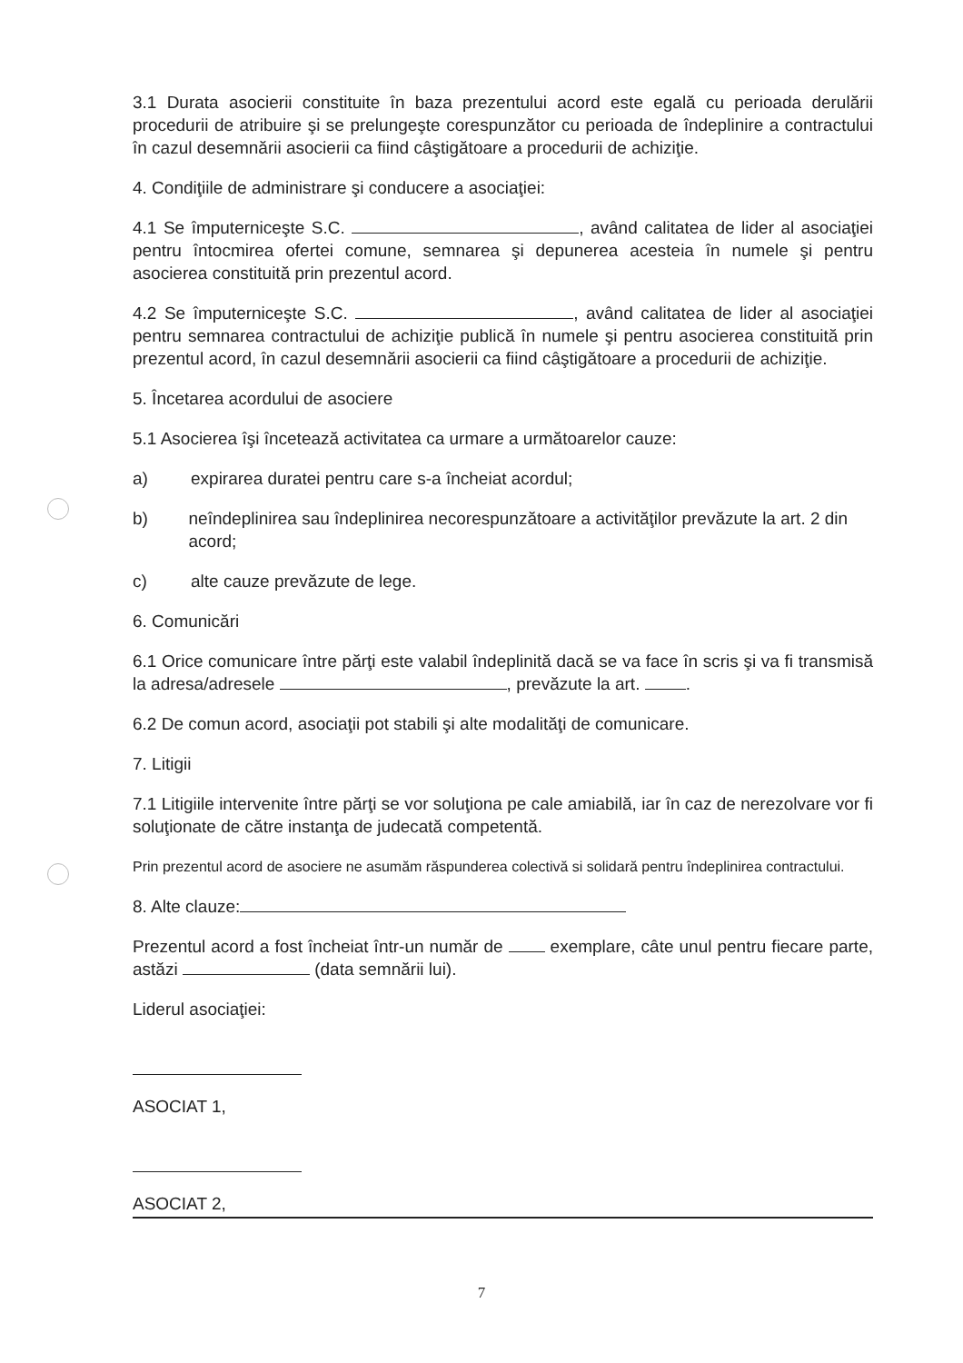3.1 Durata asocierii constituite în baza prezentului acord este egală cu perioada derulării procedurii de atribuire şi se prelungeşte corespunzător cu perioada de îndeplinire a contractului în cazul desemnării asocierii ca fiind câştigătoare a procedurii de achiziţie.
4. Condiţiile de administrare şi conducere a asociaţiei:
4.1 Se împuterniceşte S.C. , având calitatea de lider al asociaţiei pentru întocmirea ofertei comune, semnarea şi depunerea acesteia în numele şi pentru asocierea constituită prin prezentul acord.
4.2 Se împuterniceşte S.C. , având calitatea de lider al asociaţiei pentru semnarea contractului de achiziţie publică în numele şi pentru asocierea constituită prin prezentul acord, în cazul desemnării asocierii ca fiind câştigătoare a procedurii de achiziţie.
5. Încetarea acordului de asociere
5.1 Asocierea îşi încetează activitatea ca urmare a următoarelor cauze:
a) expirarea duratei pentru care s-a încheiat acordul;
b) neîndeplinirea sau îndeplinirea necorespunzătoare a activităţilor prevăzute la art. 2 din acord;
c) alte cauze prevăzute de lege.
6. Comunicări
6.1 Orice comunicare între părţi este valabil îndeplinită dacă se va face în scris şi va fi transmisă la adresa/adresele , prevăzute la art. .
6.2 De comun acord, asociaţii pot stabili şi alte modalităţi de comunicare.
7. Litigii
7.1 Litigiile intervenite între părţi se vor soluţiona pe cale amiabilă, iar în caz de nerezolvare vor fi soluţionate de către instanţa de judecată competentă.
Prin prezentul acord de asociere ne asumăm răspunderea colectivă si solidară pentru îndeplinirea contractului.
8. Alte clauze:
Prezentul acord a fost încheiat într-un număr de exemplare, câte unul pentru fiecare parte, astăzi (data semnării lui).
Liderul asociaţiei:
ASOCIAT 1,
ASOCIAT 2,
7